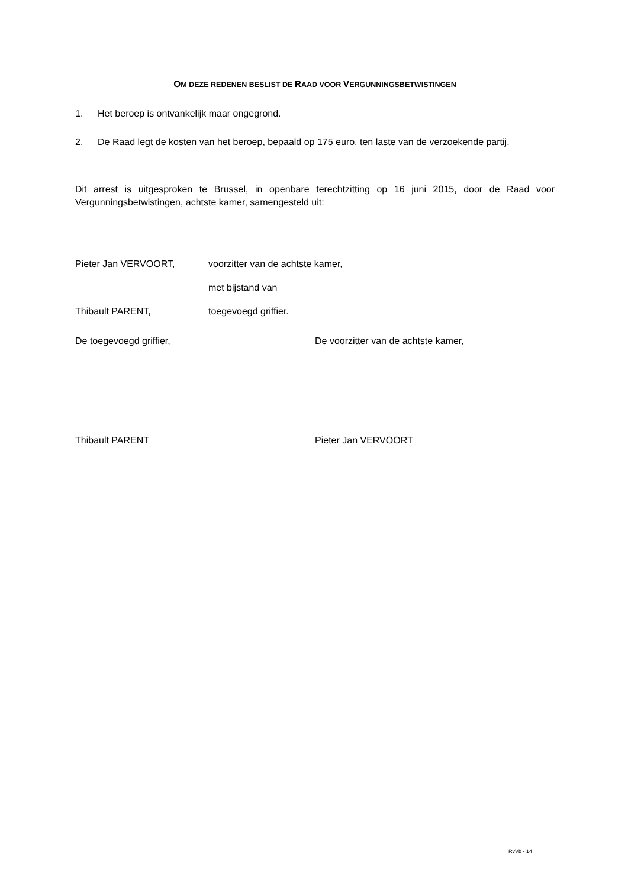OM DEZE REDENEN BESLIST DE RAAD VOOR VERGUNNINGSBETWISTINGEN
1. Het beroep is ontvankelijk maar ongegrond.
2. De Raad legt de kosten van het beroep, bepaald op 175 euro, ten laste van de verzoekende partij.
Dit arrest is uitgesproken te Brussel, in openbare terechtzitting op 16 juni 2015, door de Raad voor Vergunningsbetwistingen, achtste kamer, samengesteld uit:
Pieter Jan VERVOORT, voorzitter van de achtste kamer,
met bijstand van
Thibault PARENT, toegevoegd griffier.
De toegevoegd griffier, De voorzitter van de achtste kamer,
Thibault PARENT Pieter Jan VERVOORT
RvVb - 14